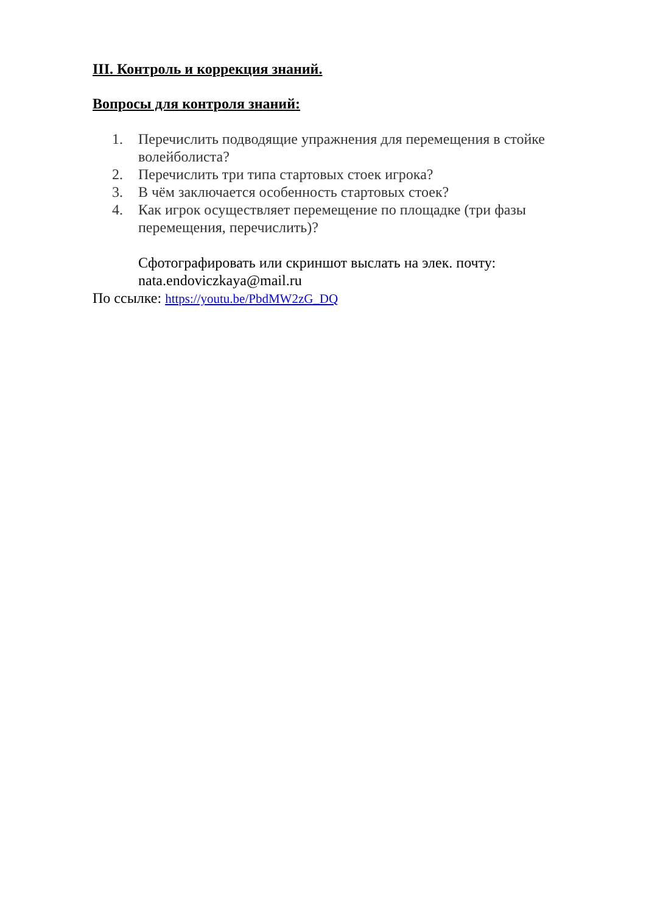III. Контроль и коррекция знаний.
Вопросы для контроля знаний:
1. Перечислить подводящие упражнения для перемещения в стойке волейболиста?
2. Перечислить три типа стартовых стоек игрока?
3. В чём заключается особенность стартовых стоек?
4. Как игрок осуществляет перемещение по площадке (три фазы перемещения, перечислить)?
Сфотографировать или скриншот выслать на элек. почту: nata.endoviczkaya@mail.ru
По ссылке: https://youtu.be/PbdMW2zG_DQ